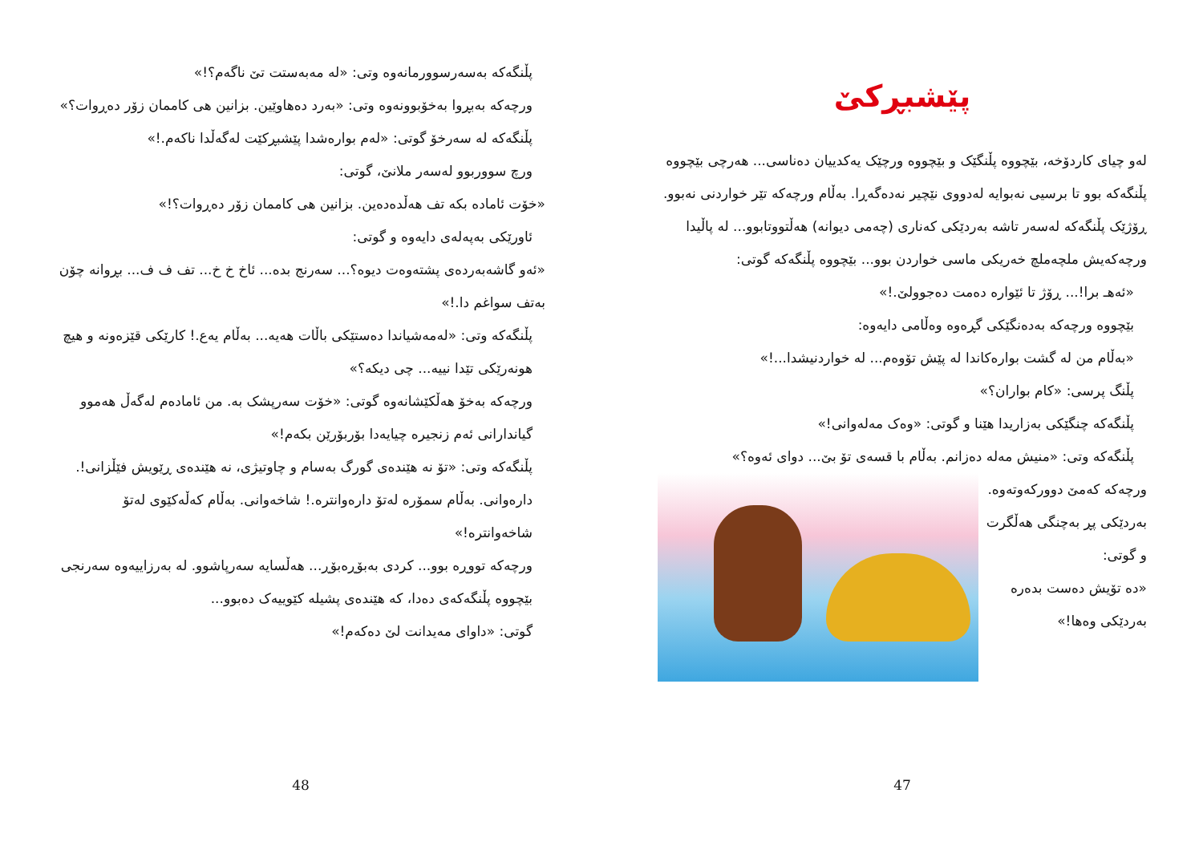پێشبڕکێ
لەو چیای کاردۆخە، بێچووە پڵنگێک و بێچووە ورچێک یەکدییان دەناسی... هەرچی بێچووە پڵنگەکە بوو تا برسیی نەبوایە لەدووی نێچیر نەدەگەڕا. بەڵام ورچەکە تێر خواردنی نەبوو.
ڕۆژێک پڵنگەکە لەسەر تاشە بەردێکی کەناری (چەمی دیوانە) هەڵتووتابوو... لە پاڵیدا ورچەکەیش ملچەملچ خەریکی ماسی خواردن بوو... بێچووە پڵنگەکە گوتی:
«ئەهـ برا!... ڕۆژ تا ئێوارە دەمت دەجوولێ.!»
بێچووە ورچەکە بەدەنگێکی گڕەوە وەڵامی دایەوە:
«بەڵام من لە گشت بوارەکاندا لە پێش تۆوەم... لە خواردنیشدا...!»
پڵنگ پرسی: «کام بواران؟»
پڵنگەکە چنگێکی بەزاریدا هێنا و گوتی: «وەک مەلەوانی!»
پڵنگەکە وتی: «منیش مەلە دەزانم. بەڵام با قسەی تۆ بێ... دوای ئەوە؟»
ورچەکە کەمێ دوورکەوتەوە. بەردێکی پڕ بەچنگی هەڵگرت و گوتی:
«دە تۆیش دەست بدەرە بەردێکی وەها!»
47
پڵنگەکە بەسەرسوورمانەوە وتی: «لە مەبەستت تێ ناگەم؟!»
ورچەکە بەبڕوا بەخۆبوونەوە وتی: «بەرد دەهاوێین. بزانین هی کاممان زۆر دەڕوات؟»
پڵنگەکە لە سەرخۆ گوتی: «لەم بوارەشدا پێشبڕکێت لەگەڵدا ناکەم.!»
ورچ سووربوو لەسەر ملانێ، گوتی:
«خۆت ئامادە بکە تف هەڵدەدەین. بزانین هی کاممان زۆر دەڕوات؟!»
ئاورێکی بەپەلەی دایەوە و گوتی:
«ئەو گاشەبەردەی پشتەوەت دیوە؟... سەرنج بدە... ئاخ خ خ... تف ف ف... بڕوانە چۆن بەتف سواغم دا.!»
پڵنگەکە وتی: «لەمەشیاندا دەستێکی باڵات هەیە... بەڵام یەع.! کارێکی قێزەونە و هیچ هونەرێکی تێدا نییە... چی دیکە؟»
ورچەکە بەخۆ هەڵکێشانەوە گوتی: «خۆت سەرپشک بە. من ئامادەم لەگەڵ هەموو گیاندارانی ئەم زنجیرە چیایەدا بۆربۆرێن بکەم!»
پڵنگەکە وتی: «تۆ نە هێندەی گورگ بەسام و چاوتیژی، نە هێندەی ڕێویش فێڵزانی!. دارەوانی. بەڵام سمۆرە لەتۆ دارەوانترە.! شاخەوانی. بەڵام کەڵەکێوی لەتۆ شاخەوانترە!»
ورچەکە تووڕە بوو... کردی بەبۆڕەبۆڕ... هەڵسایە سەرپاشوو. لە بەرزاییەوە سەرنجی بێچووە پڵنگەکەی دەدا، کە هێندەی پشیلە کێوییەک دەبوو...
گوتی: «داوای مەیدانت لێ دەکەم!»
48